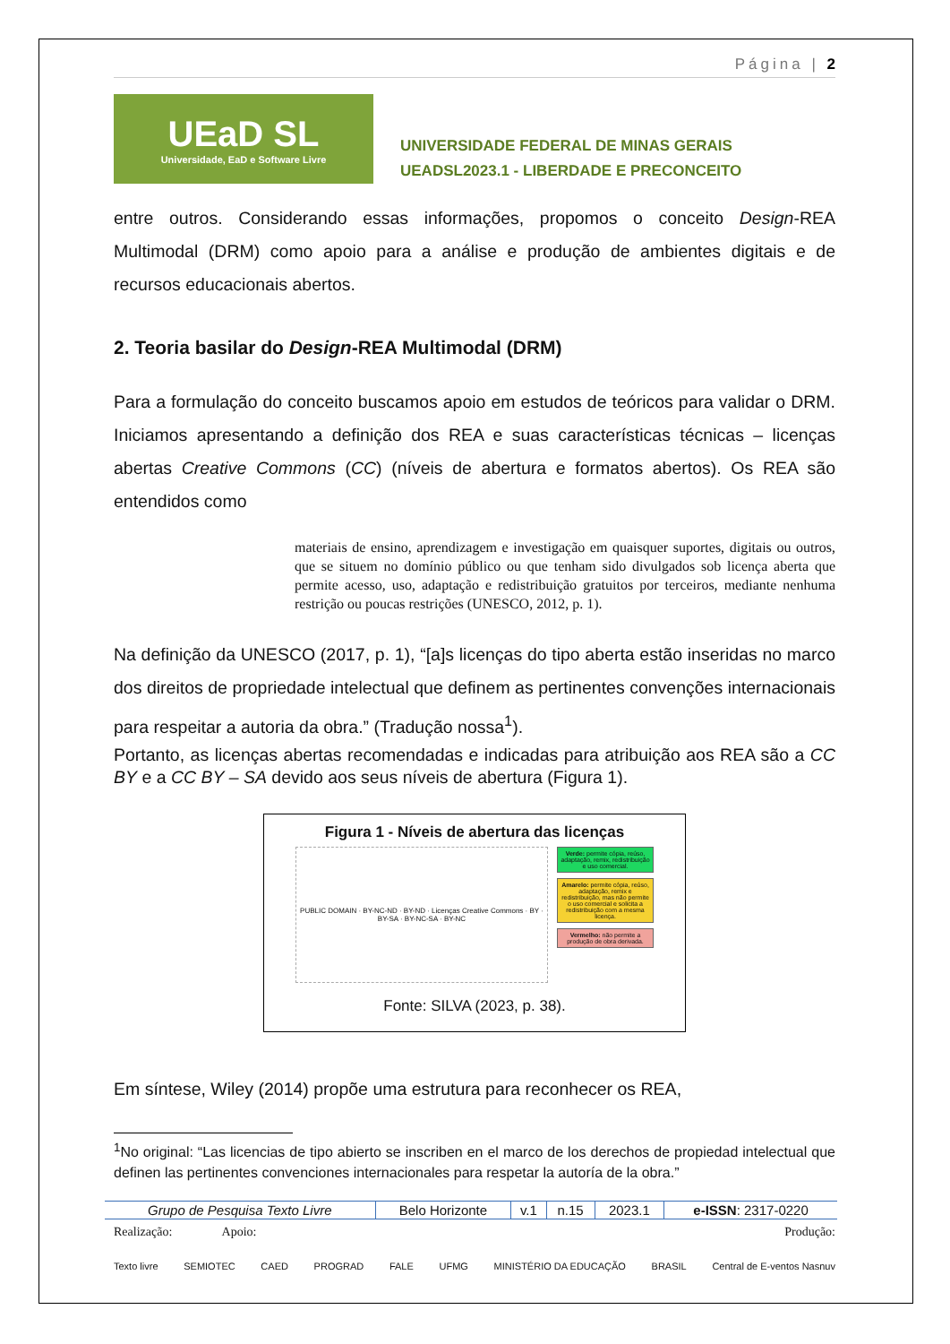Página | 2
UEaD SL
Universidade, EaD e Software Livre
UNIVERSIDADE FEDERAL DE MINAS GERAIS
UEADSL2023.1 - LIBERDADE E PRECONCEITO
entre outros. Considerando essas informações, propomos o conceito Design-REA Multimodal (DRM) como apoio para a análise e produção de ambientes digitais e de recursos educacionais abertos.
2. Teoria basilar do Design-REA Multimodal (DRM)
Para a formulação do conceito buscamos apoio em estudos de teóricos para validar o DRM. Iniciamos apresentando a definição dos REA e suas características técnicas – licenças abertas Creative Commons (CC) (níveis de abertura e formatos abertos). Os REA são entendidos como
materiais de ensino, aprendizagem e investigação em quaisquer suportes, digitais ou outros, que se situem no domínio público ou que tenham sido divulgados sob licença aberta que permite acesso, uso, adaptação e redistribuição gratuitos por terceiros, mediante nenhuma restrição ou poucas restrições (UNESCO, 2012, p. 1).
Na definição da UNESCO (2017, p. 1), “[a]s licenças do tipo aberta estão inseridas no marco dos direitos de propriedade intelectual que definem as pertinentes convenções internacionais para respeitar a autoria da obra.” (Tradução nossa<sup>1</sup>).
Portanto, as licenças abertas recomendadas e indicadas para atribuição aos REA são a CC BY e a CC BY – SA devido aos seus níveis de abertura (Figura 1).
Figura 1 - Níveis de abertura das licenças
PUBLIC DOMAIN · BY-NC-ND · BY-ND · Licenças Creative Commons · BY · BY-SA · BY-NC-SA · BY-NC
Verde: permite cópia, reúso, adaptação, remix, redistribuição e uso comercial.
Amarelo: permite cópia, reúso, adaptação, remix e redistribuição, mas não permite o uso comercial e solicita a redistribuição com a mesma licença.
Vermelho: não permite a produção de obra derivada.
Fonte: SILVA (2023, p. 38).
Em síntese, Wiley (2014) propõe uma estrutura para reconhecer os REA,
<sup>1</sup> No original: “Las licencias de tipo abierto se inscriben en el marco de los derechos de propiedad intelectual que definen las pertinentes convenciones internacionales para respetar la autoría de la obra.”
| Grupo de Pesquisa Texto Livre | Belo Horizonte | v.1 | n.15 | 2023.1 | e-ISSN : 2317-0220 |
Realização: Apoio: Produção:
Texto livre SEMIOTEC CAED PROGRAD FALE UFMG MINISTÉRIO DA EDUCAÇÃO BRASIL Central de E-ventos Nasnuv